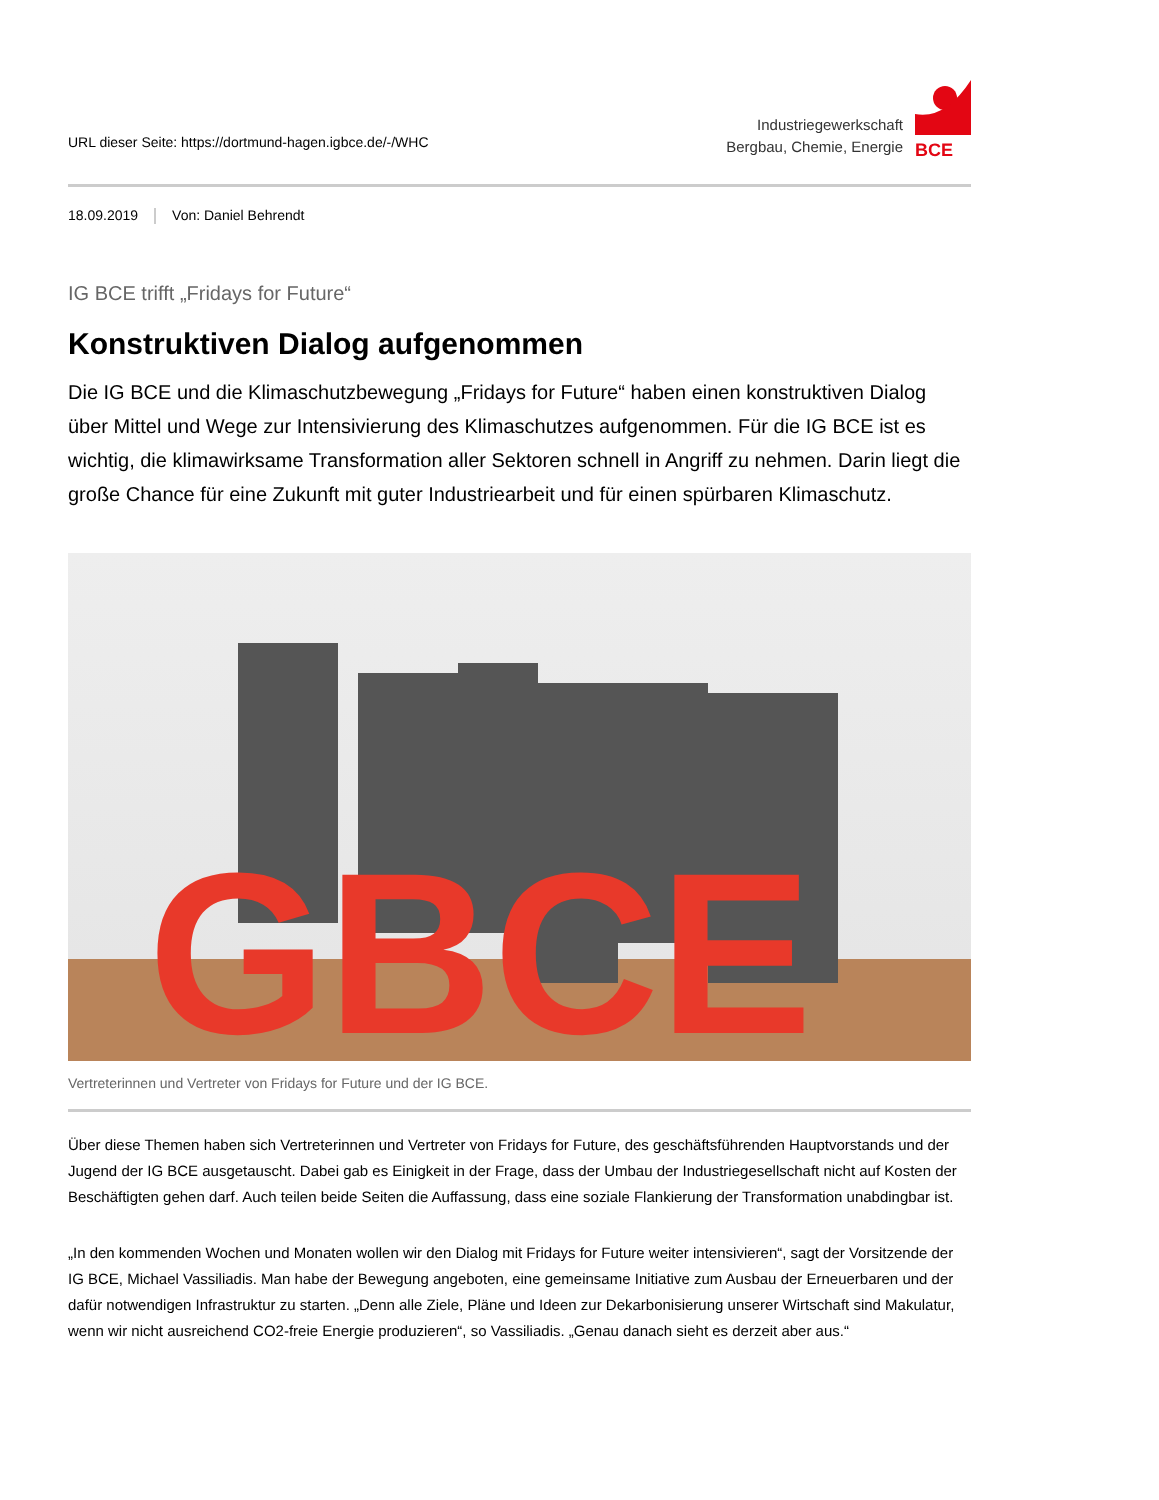URL dieser Seite: https://dortmund-hagen.igbce.de/-/WHC
Industriegewerkschaft
Bergbau, Chemie, Energie
BCE
18.09.2019 Von: Daniel Behrendt
IG BCE trifft „Fridays for Future“
Konstruktiven Dialog aufgenommen
Die IG BCE und die Klimaschutzbewegung „Fridays for Future“ haben einen konstruktiven Dialog über Mittel und Wege zur Intensivierung des Klimaschutzes aufgenommen. Für die IG BCE ist es wichtig, die klimawirksame Transformation aller Sektoren schnell in Angriff zu nehmen. Darin liegt die große Chance für eine Zukunft mit guter Industriearbeit und für einen spürbaren Klimaschutz.
GBCE
Vertreterinnen und Vertreter von Fridays for Future und der IG BCE.
Über diese Themen haben sich Vertreterinnen und Vertreter von Fridays for Future, des geschäftsführenden Hauptvorstands und der Jugend der IG BCE ausgetauscht. Dabei gab es Einigkeit in der Frage, dass der Umbau der Industriegesellschaft nicht auf Kosten der Beschäftigten gehen darf. Auch teilen beide Seiten die Auffassung, dass eine soziale Flankierung der Transformation unabdingbar ist.
„In den kommenden Wochen und Monaten wollen wir den Dialog mit Fridays for Future weiter intensivieren“, sagt der Vorsitzende der IG BCE, Michael Vassiliadis. Man habe der Bewegung angeboten, eine gemeinsame Initiative zum Ausbau der Erneuerbaren und der dafür notwendigen Infrastruktur zu starten. „Denn alle Ziele, Pläne und Ideen zur Dekarbonisierung unserer Wirtschaft sind Makulatur, wenn wir nicht ausreichend CO2-freie Energie produzieren“, so Vassiliadis. „Genau danach sieht es derzeit aber aus.“